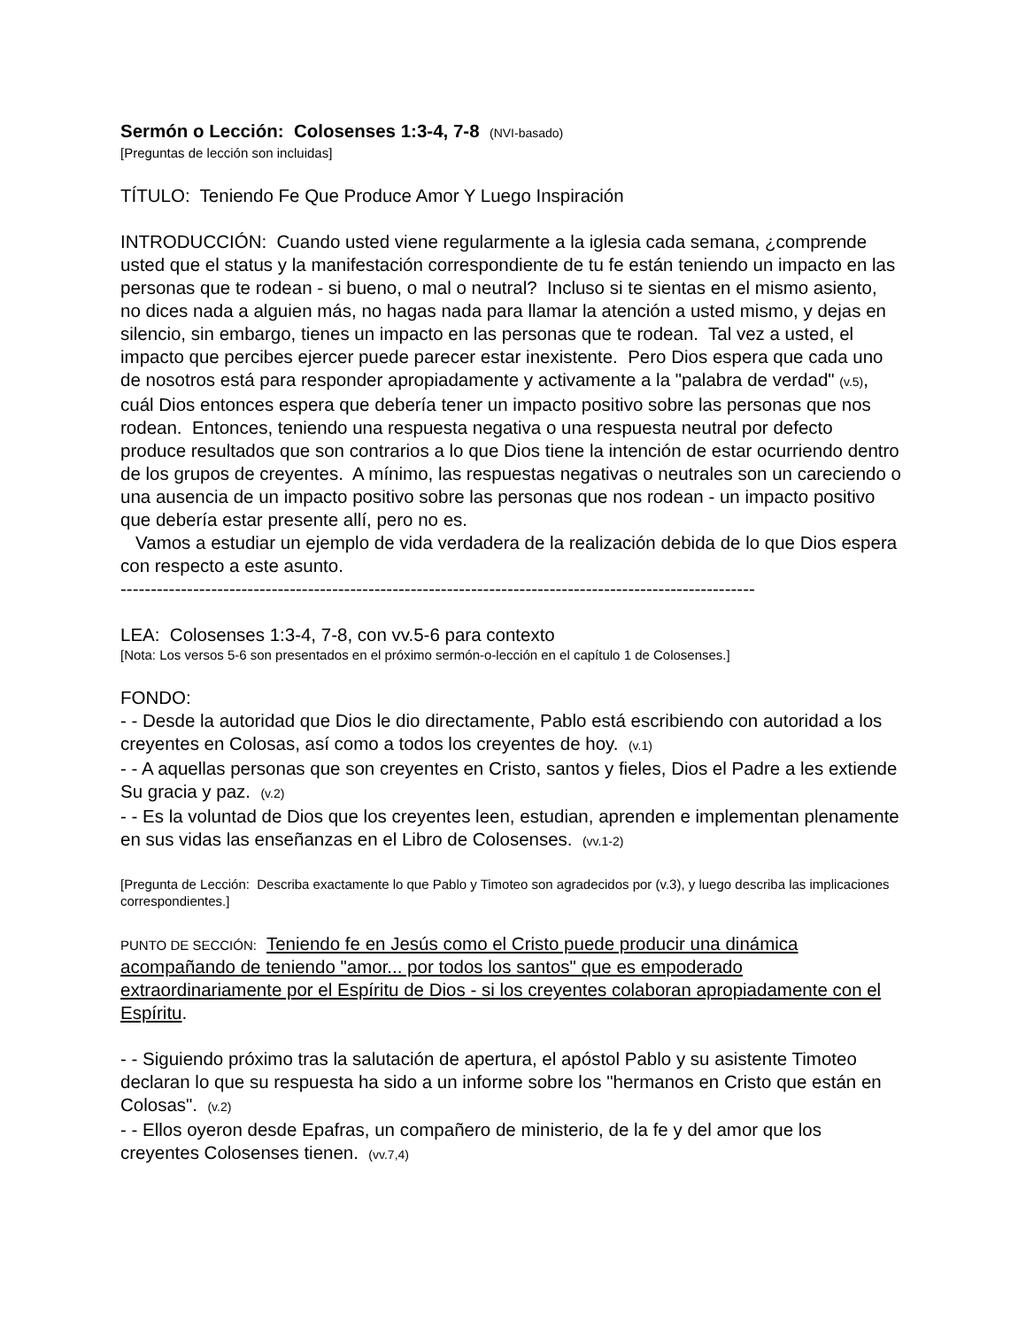Sermón o Lección: Colosenses 1:3-4, 7-8 (NVI-basado)
[Preguntas de lección son incluidas]
TÍTULO: Teniendo Fe Que Produce Amor Y Luego Inspiración
INTRODUCCIÓN: Cuando usted viene regularmente a la iglesia cada semana, ¿comprende usted que el status y la manifestación correspondiente de tu fe están teniendo un impacto en las personas que te rodean - si bueno, o mal o neutral? Incluso si te sientas en el mismo asiento, no dices nada a alguien más, no hagas nada para llamar la atención a usted mismo, y dejas en silencio, sin embargo, tienes un impacto en las personas que te rodean. Tal vez a usted, el impacto que percibes ejercer puede parecer estar inexistente. Pero Dios espera que cada uno de nosotros está para responder apropiadamente y activamente a la "palabra de verdad" (v.5), cuál Dios entonces espera que debería tener un impacto positivo sobre las personas que nos rodean. Entonces, teniendo una respuesta negativa o una respuesta neutral por defecto produce resultados que son contrarios a lo que Dios tiene la intención de estar ocurriendo dentro de los grupos de creyentes. A mínimo, las respuestas negativas o neutrales son un careciendo o una ausencia de un impacto positivo sobre las personas que nos rodean - un impacto positivo que debería estar presente allí, pero no es.
Vamos a estudiar un ejemplo de vida verdadera de la realización debida de lo que Dios espera con respecto a este asunto.
---------------------------------------------------------------------------------------------------------
LEA: Colosenses 1:3-4, 7-8, con vv.5-6 para contexto
[Nota: Los versos 5-6 son presentados en el próximo sermón-o-lección en el capítulo 1 de Colosenses.]
FONDO:
- - Desde la autoridad que Dios le dio directamente, Pablo está escribiendo con autoridad a los creyentes en Colosas, así como a todos los creyentes de hoy. (v.1)
- - A aquellas personas que son creyentes en Cristo, santos y fieles, Dios el Padre a les extiende Su gracia y paz. (v.2)
- - Es la voluntad de Dios que los creyentes leen, estudian, aprenden e implementan plenamente en sus vidas las enseñanzas en el Libro de Colosenses. (vv.1-2)
[Pregunta de Lección: Describa exactamente lo que Pablo y Timoteo son agradecidos por (v.3), y luego describa las implicaciones correspondientes.]
PUNTO DE SECCIÓN: Teniendo fe en Jesús como el Cristo puede producir una dinámica acompañando de teniendo "amor... por todos los santos" que es empoderado extraordinariamente por el Espíritu de Dios - si los creyentes colaboran apropiadamente con el Espíritu.
- - Siguiendo próximo tras la salutación de apertura, el apóstol Pablo y su asistente Timoteo declaran lo que su respuesta ha sido a un informe sobre los "hermanos en Cristo que están en Colosas". (v.2)
- - Ellos oyeron desde Epafras, un compañero de ministerio, de la fe y del amor que los creyentes Colosenses tienen. (vv.7,4)